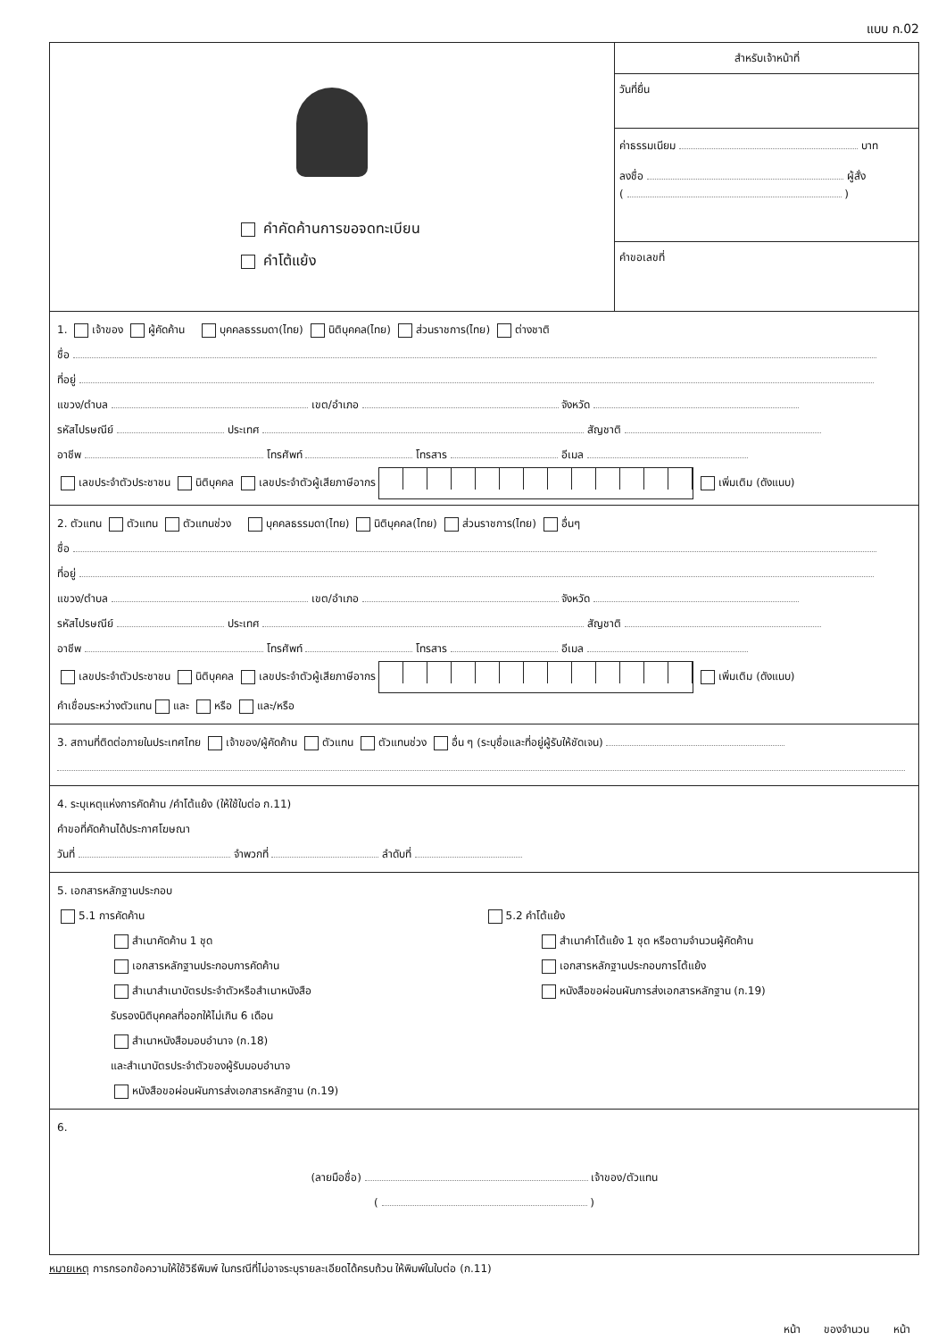แบบ ก.02
คำคัดค้านการขอจดทะเบียน
คำโต้แย้ง
สำหรับเจ้าหน้าที่
วันที่ยื่น
ค่าธรรมเนียม บาท
ลงชื่อ ผู้สั่ง
( )
คำขอเลขที่
1. เจ้าของ ผู้คัดค้าน บุคคลธรรมดา(ไทย) นิติบุคคล(ไทย) ส่วนราชการ(ไทย) ต่างชาติ
ชื่อ
ที่อยู่
แขวง/ตำบล เขต/อำเภอ จังหวัด
รหัสไปรษณีย์ ประเทศ สัญชาติ
อาชีพ โทรศัพท์ โทรสาร อีเมล
เลขประจำตัวประชาชน นิติบุคคล เลขประจำตัวผู้เสียภาษีอากร เพิ่มเติม (ดังแนบ)
2. ตัวแทน ตัวแทน ตัวแทนช่วง บุคคลธรรมดา(ไทย) นิติบุคคล(ไทย) ส่วนราชการ(ไทย) อื่นๆ
ชื่อ
ที่อยู่
แขวง/ตำบล เขต/อำเภอ จังหวัด
รหัสไปรษณีย์ ประเทศ สัญชาติ
อาชีพ โทรศัพท์ โทรสาร อีเมล
เลขประจำตัวประชาชน นิติบุคคล เลขประจำตัวผู้เสียภาษีอากร เพิ่มเติม (ดังแนบ)
คำเชื่อมระหว่างตัวแทน และ หรือ และ/หรือ
3. สถานที่ติดต่อภายในประเทศไทย เจ้าของ/ผู้คัดค้าน ตัวแทน ตัวแทนช่วง อื่น ๆ (ระบุชื่อและที่อยู่ผู้รับให้ชัดเจน)
4. ระบุเหตุแห่งการคัดค้าน /คำโต้แย้ง (ให้ใช้ใบต่อ ก.11)
คำขอที่คัดค้านได้ประกาศโฆษณา
วันที่ จำพวกที่ ลำดับที่
5. เอกสารหลักฐานประกอบ
5.1 การคัดค้าน
สำเนาคัดค้าน 1 ชุด
เอกสารหลักฐานประกอบการคัดค้าน
สำเนาสำเนาบัตรประจำตัวหรือสำเนาหนังสือ
รับรองนิติบุคคลที่ออกให้ไม่เกิน 6 เดือน
สำเนาหนังสือมอบอำนาจ (ก.18)
และสำเนาบัตรประจำตัวของผู้รับมอบอำนาจ
หนังสือขอผ่อนผันการส่งเอกสารหลักฐาน (ก.19)
5.2 คำโต้แย้ง
สำเนาคำโต้แย้ง 1 ชุด หรือตามจำนวนผู้คัดค้าน
เอกสารหลักฐานประกอบการโต้แย้ง
หนังสือขอผ่อนผันการส่งเอกสารหลักฐาน (ก.19)
6.
(ลายมือชื่อ) เจ้าของ/ตัวแทน
( )
หมายเหตุ การกรอกข้อความให้ใช้วิธีพิมพ์ ในกรณีที่ไม่อาจระบุรายละเอียดได้ครบถ้วน ให้พิมพ์ในใบต่อ (ก.11)
หน้า ของจำนวน หน้า